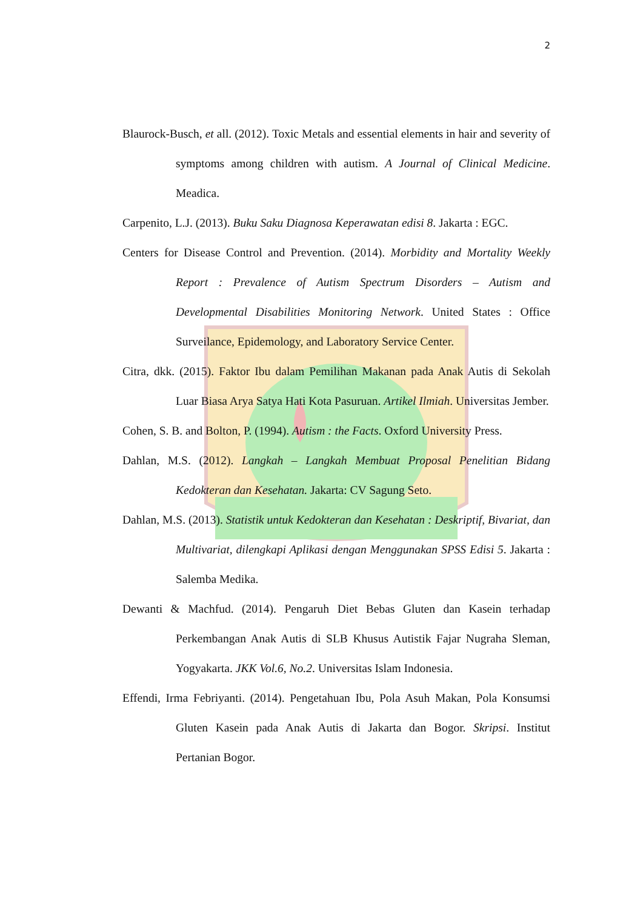2
Blaurock-Busch, et all. (2012). Toxic Metals and essential elements in hair and severity of symptoms among children with autism. A Journal of Clinical Medicine. Meadica.
Carpenito, L.J. (2013). Buku Saku Diagnosa Keperawatan edisi 8. Jakarta : EGC.
Centers for Disease Control and Prevention. (2014). Morbidity and Mortality Weekly Report : Prevalence of Autism Spectrum Disorders – Autism and Developmental Disabilities Monitoring Network. United States : Office Surveilance, Epidemology, and Laboratory Service Center.
Citra, dkk. (2015). Faktor Ibu dalam Pemilihan Makanan pada Anak Autis di Sekolah Luar Biasa Arya Satya Hati Kota Pasuruan. Artikel Ilmiah. Universitas Jember.
Cohen, S. B. and Bolton, P. (1994). Autism : the Facts. Oxford University Press.
Dahlan, M.S. (2012). Langkah – Langkah Membuat Proposal Penelitian Bidang Kedokteran dan Kesehatan. Jakarta: CV Sagung Seto.
Dahlan, M.S. (2013). Statistik untuk Kedokteran dan Kesehatan : Deskriptif, Bivariat, dan Multivariat, dilengkapi Aplikasi dengan Menggunakan SPSS Edisi 5. Jakarta : Salemba Medika.
Dewanti & Machfud. (2014). Pengaruh Diet Bebas Gluten dan Kasein terhadap Perkembangan Anak Autis di SLB Khusus Autistik Fajar Nugraha Sleman, Yogyakarta. JKK Vol.6, No.2. Universitas Islam Indonesia.
Effendi, Irma Febriyanti. (2014). Pengetahuan Ibu, Pola Asuh Makan, Pola Konsumsi Gluten Kasein pada Anak Autis di Jakarta dan Bogor. Skripsi. Institut Pertanian Bogor.